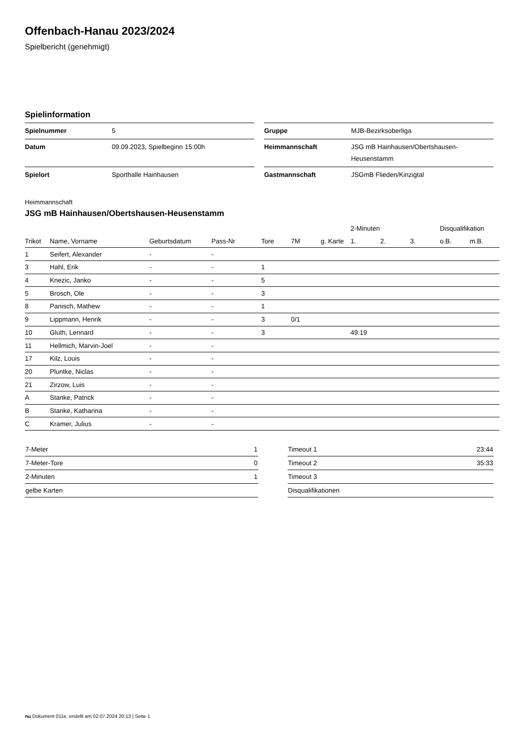Offenbach-Hanau 2023/2024
Spielbericht (genehmigt)
Spielinformation
| Spielnummer | 5 |
| Datum | 09.09.2023, Spielbeginn 15:00h |
| Spielort | Sporthalle Hainhausen |
| Gruppe | MJB-Bezirksoberliga |
| Heimmannschaft | JSG mB Hainhausen/Obertshausen- Heusenstamm |
| Gastmannschaft | JSGmB Flieden/Kinzigtal |
Heimmannschaft
JSG mB Hainhausen/Obertshausen-Heusenstamm
| | | | | | | | 2-Minuten | | | Disqualifikation | |
| --- | --- | --- | --- | --- | --- | --- | --- | --- | --- | --- | --- |
| Trikot | Name, Vorname | Geburtsdatum | Pass-Nr | Tore | 7M | g. Karte | 1. | 2. | 3. | o.B. | m.B. |
| 1 | Seifert, Alexander | - | - | | | | | | | | |
| 3 | Hahl, Erik | - | - | 1 | | | | | | | |
| 4 | Knezic, Janko | - | - | 5 | | | | | | | |
| 5 | Brosch, Ole | - | - | 3 | | | | | | | |
| 8 | Panisch, Mathew | - | - | 1 | | | | | | | |
| 9 | Lippmann, Henrik | - | - | 3 | 0/1 | | | | | | |
| 10 | Gluth, Lennard | - | - | 3 | | | 49:19 | | | | |
| 11 | Hellmich, Marvin-Joel | - | - | | | | | | | | |
| 17 | Kilz, Louis | - | - | | | | | | | | |
| 20 | Pluntke, Niclas | - | - | | | | | | | | |
| 21 | Zirzow, Luis | - | - | | | | | | | | |
| A | Stanke, Patrick | - | - | | | | | | | | |
| B | Stanke, Katharina | - | - | | | | | | | | |
| C | Kramer, Julius | - | - | | | | | | | | |
| 7-Meter | 1 |
| 7-Meter-Tore | 0 |
| 2-Minuten | 1 |
| gelbe Karten | |
| Timeout 1 | 23:44 |
| Timeout 2 | 35:33 |
| Timeout 3 | |
| Disqualifikationen | |
nu.Dokument 011e, erstellt am 02.07.2024 20:13 | Seite 1